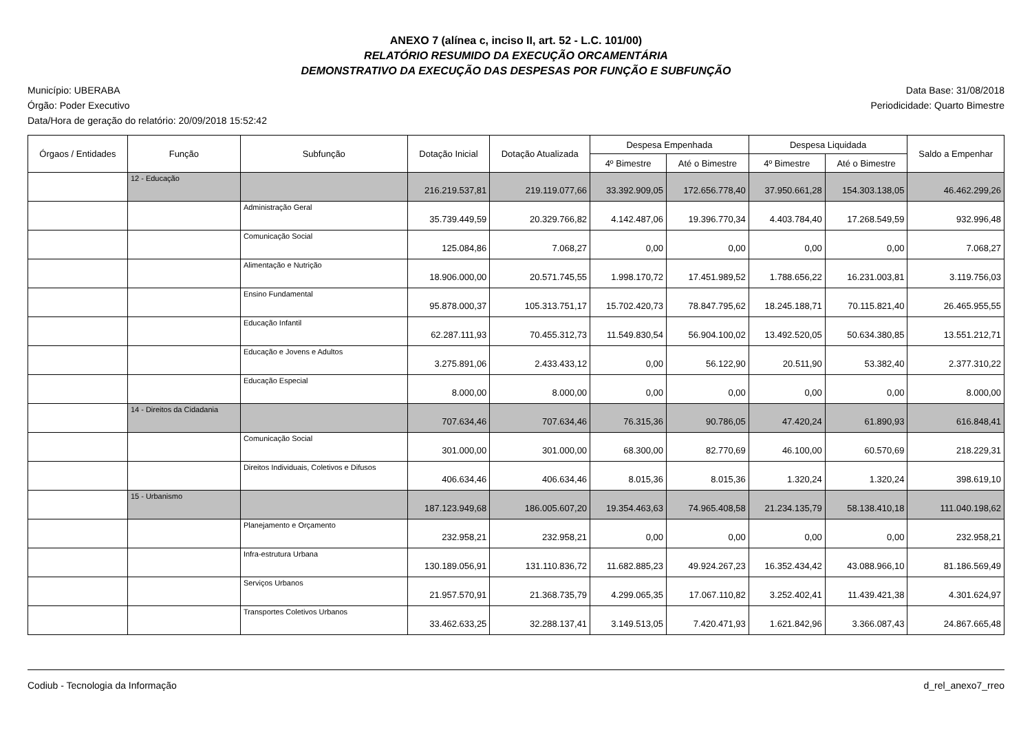ANEXO 7 (alínea c, inciso II, art. 52 - L.C. 101/00)
RELATÓRIO RESUMIDO DA EXECUÇÃO ORCAMENTÁRIA
DEMONSTRATIVO DA EXECUÇÃO DAS DESPESAS POR FUNÇÃO E SUBFUNÇÃO
Município: UBERABA
Órgão: Poder Executivo
Data/Hora de geração do relatório: 20/09/2018 15:52:42
Data Base: 31/08/2018
Periodicidade: Quarto Bimestre
| Órgaos / Entidades | Função | Subfunção | Dotação Inicial | Dotação Atualizada | Despesa Empenhada | | Despesa Liquidada | | Saldo a Empenhar |
| --- | --- | --- | --- | --- | --- | --- | --- | --- | --- |
| | | | | | 4º Bimestre | Até o Bimestre | 4º Bimestre | Até o Bimestre | |
| | 12 - Educação | | 216.219.537,81 | 219.119.077,66 | 33.392.909,05 | 172.656.778,40 | 37.950.661,28 | 154.303.138,05 | 46.462.299,26 |
| | | Administração Geral | 35.739.449,59 | 20.329.766,82 | 4.142.487,06 | 19.396.770,34 | 4.403.784,40 | 17.268.549,59 | 932.996,48 |
| | | Comunicação Social | 125.084,86 | 7.068,27 | 0,00 | 0,00 | 0,00 | 0,00 | 7.068,27 |
| | | Alimentação e Nutrição | 18.906.000,00 | 20.571.745,55 | 1.998.170,72 | 17.451.989,52 | 1.788.656,22 | 16.231.003,81 | 3.119.756,03 |
| | | Ensino Fundamental | 95.878.000,37 | 105.313.751,17 | 15.702.420,73 | 78.847.795,62 | 18.245.188,71 | 70.115.821,40 | 26.465.955,55 |
| | | Educação Infantil | 62.287.111,93 | 70.455.312,73 | 11.549.830,54 | 56.904.100,02 | 13.492.520,05 | 50.634.380,85 | 13.551.212,71 |
| | | Educação e Jovens e Adultos | 3.275.891,06 | 2.433.433,12 | 0,00 | 56.122,90 | 20.511,90 | 53.382,40 | 2.377.310,22 |
| | | Educação Especial | 8.000,00 | 8.000,00 | 0,00 | 0,00 | 0,00 | 0,00 | 8.000,00 |
| | 14 - Direitos da Cidadania | | 707.634,46 | 707.634,46 | 76.315,36 | 90.786,05 | 47.420,24 | 61.890,93 | 616.848,41 |
| | | Comunicação Social | 301.000,00 | 301.000,00 | 68.300,00 | 82.770,69 | 46.100,00 | 60.570,69 | 218.229,31 |
| | | Direitos Individuais, Coletivos e Difusos | 406.634,46 | 406.634,46 | 8.015,36 | 8.015,36 | 1.320,24 | 1.320,24 | 398.619,10 |
| | 15 - Urbanismo | | 187.123.949,68 | 186.005.607,20 | 19.354.463,63 | 74.965.408,58 | 21.234.135,79 | 58.138.410,18 | 111.040.198,62 |
| | | Planejamento e Orçamento | 232.958,21 | 232.958,21 | 0,00 | 0,00 | 0,00 | 0,00 | 232.958,21 |
| | | Infra-estrutura Urbana | 130.189.056,91 | 131.110.836,72 | 11.682.885,23 | 49.924.267,23 | 16.352.434,42 | 43.088.966,10 | 81.186.569,49 |
| | | Serviços Urbanos | 21.957.570,91 | 21.368.735,79 | 4.299.065,35 | 17.067.110,82 | 3.252.402,41 | 11.439.421,38 | 4.301.624,97 |
| | | Transportes Coletivos Urbanos | 33.462.633,25 | 32.288.137,41 | 3.149.513,05 | 7.420.471,93 | 1.621.842,96 | 3.366.087,43 | 24.867.665,48 |
Codiub - Tecnologia da Informação
d_rel_anexo7_rreo